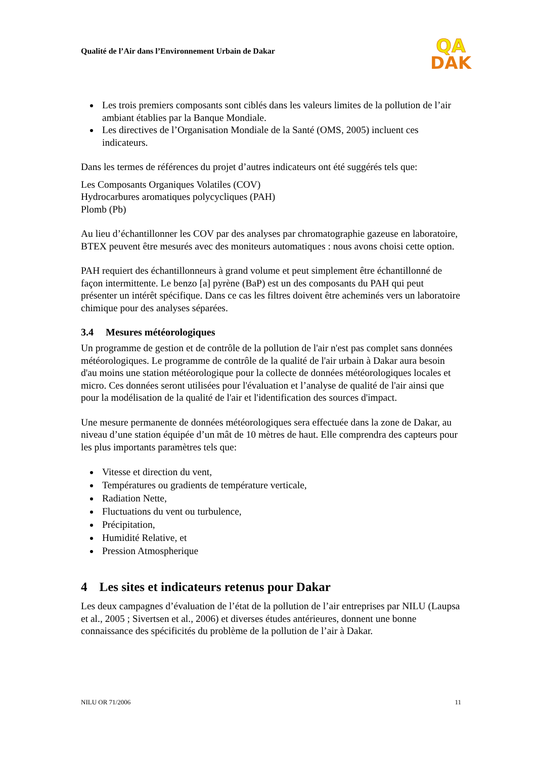Qualité de l’Air dans l’Environnement Urbain de Dakar
QA
DAK
Les trois premiers composants sont ciblés dans les valeurs limites de la pollution de l’air ambiant établies par la Banque Mondiale.
Les directives de l’Organisation Mondiale de la Santé (OMS, 2005) incluent ces indicateurs.
Dans les termes de références du projet d’autres indicateurs ont été suggérés tels que:
Les Composants Organiques Volatiles (COV)
Hydrocarbures aromatiques polycycliques (PAH)
Plomb (Pb)
Au lieu d’échantillonner les COV par des analyses par chromatographie gazeuse en laboratoire, BTEX peuvent être mesurés avec des moniteurs automatiques : nous avons choisi cette option.
PAH requiert des échantillonneurs à grand volume et peut simplement être échantillonné de façon intermittente. Le benzo [a] pyrène (BaP) est un des composants du PAH qui peut présenter un intérêt spécifique. Dans ce cas les filtres doivent être acheminés vers un laboratoire chimique pour des analyses séparées.
3.4 Mesures météorologiques
Un programme de gestion et de contrôle de la pollution de l'air n'est pas complet sans données météorologiques. Le programme de contrôle de la qualité de l'air urbain à Dakar aura besoin d'au moins une station météorologique pour la collecte de données météorologiques locales et micro. Ces données seront utilisées pour l'évaluation et l’analyse de qualité de l'air ainsi que pour la modélisation de la qualité de l'air et l'identification des sources d'impact.
Une mesure permanente de données météorologiques sera effectuée dans la zone de Dakar, au niveau d’une station équipée d’un mât de 10 mètres de haut. Elle comprendra des capteurs pour les plus importants paramètres tels que:
Vitesse et direction du vent,
Températures ou gradients de température verticale,
Radiation Nette,
Fluctuations du vent ou turbulence,
Précipitation,
Humidité Relative, et
Pression Atmospherique
4 Les sites et indicateurs retenus pour Dakar
Les deux campagnes d’évaluation de l’état de la pollution de l’air entreprises par NILU (Laupsa et al., 2005 ; Sivertsen et al., 2006) et diverses études antérieures, donnent une bonne connaissance des spécificités du problème de la pollution de l’air à Dakar.
NILU OR 71/2006 11